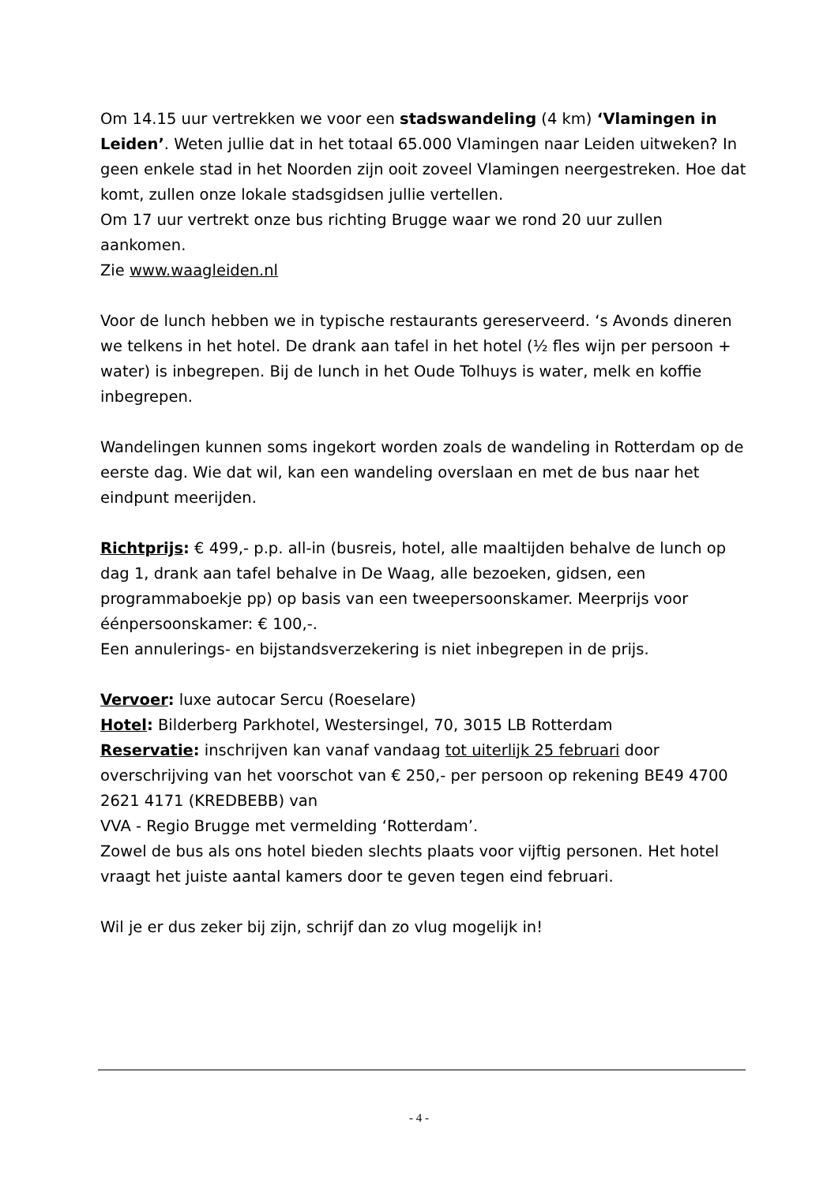Om 14.15 uur vertrekken we voor een stadswandeling (4 km) ‘Vlamingen in Leiden’. Weten jullie dat in het totaal 65.000 Vlamingen naar Leiden uitweken? In geen enkele stad in het Noorden zijn ooit zoveel Vlamingen neergestreken. Hoe dat komt, zullen onze lokale stadsgidsen jullie vertellen.
Om 17 uur vertrekt onze bus richting Brugge waar we rond 20 uur zullen aankomen.
Zie www.waagleiden.nl
Voor de lunch hebben we in typische restaurants gereserveerd. ‘s Avonds dineren we telkens in het hotel. De drank aan tafel in het hotel (½ fles wijn per persoon + water) is inbegrepen. Bij de lunch in het Oude Tolhuys is water, melk en koffie inbegrepen.
Wandelingen kunnen soms ingekort worden zoals de wandeling in Rotterdam op de eerste dag. Wie dat wil, kan een wandeling overslaan en met de bus naar het eindpunt meerijden.
Richtprijs: € 499,- p.p. all-in (busreis, hotel, alle maaltijden behalve de lunch op dag 1, drank aan tafel behalve in De Waag, alle bezoeken, gidsen, een programmaboekje pp) op basis van een tweepersoonskamer. Meerprijs voor éénpersoonskamer: € 100,-.
Een annulerings- en bijstandsverzekering is niet inbegrepen in de prijs.
Vervoer: luxe autocar Sercu (Roeselare)
Hotel: Bilderberg Parkhotel, Westersingel, 70, 3015 LB Rotterdam
Reservatie: inschrijven kan vanaf vandaag tot uiterlijk 25 februari door overschrijving van het voorschot van € 250,- per persoon op rekening BE49 4700 2621 4171 (KREDBEBB) van
VVA - Regio Brugge met vermelding ‘Rotterdam’.
Zowel de bus als ons hotel bieden slechts plaats voor vijftig personen. Het hotel vraagt het juiste aantal kamers door te geven tegen eind februari.
Wil je er dus zeker bij zijn, schrijf dan zo vlug mogelijk in!
- 4 -